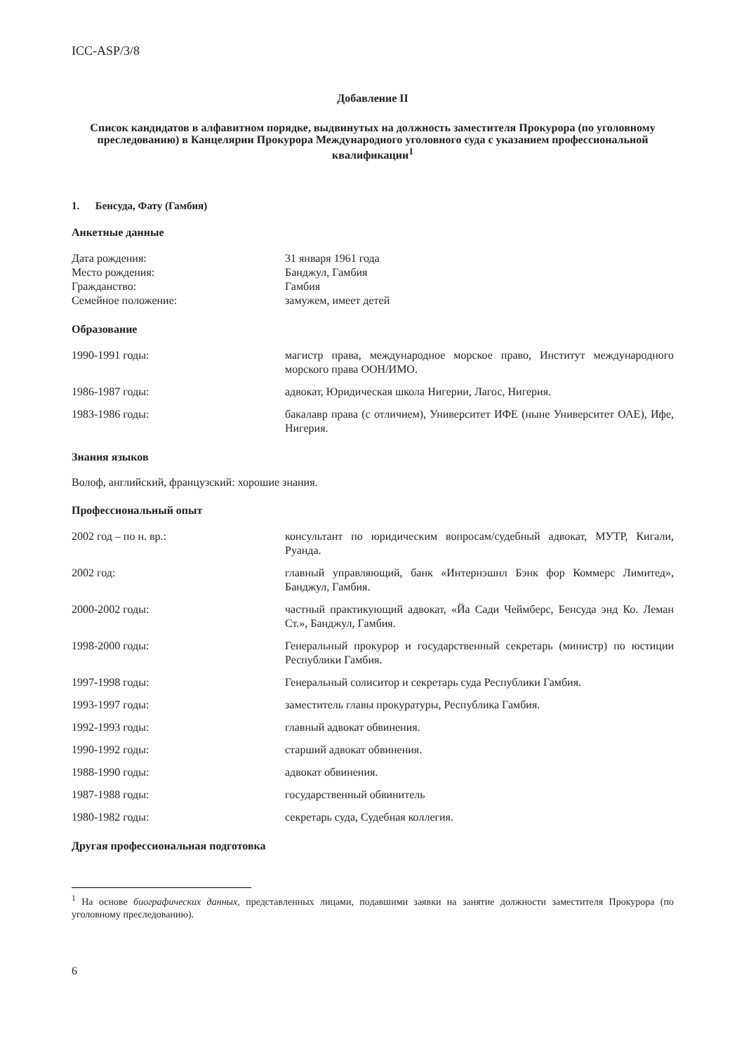ICC-ASP/3/8
Добавление II
Список кандидатов в алфавитном порядке, выдвинутых на должность заместителя Прокурора (по уголовному преследованию) в Канцелярии Прокурора Международного уголовного суда с указанием профессиональной квалификации<sup>1</sup>
1. Бенсуда, Фату (Гамбия)
Анкетные данные
| Дата рождения: | 31 января 1961 года |
| Место рождения: | Банджул, Гамбия |
| Гражданство: | Гамбия |
| Семейное положение: | замужем, имеет детей |
Образование
| 1990-1991 годы: | магистр права, международное морское право, Институт международного морского права ООН/ИМО. |
| 1986-1987 годы: | адвокат, Юридическая школа Нигерии, Лагос, Нигерия. |
| 1983-1986 годы: | бакалавр права (с отличием), Университет ИФЕ (ныне Университет ОАЕ), Ифе, Нигерия. |
Знания языков
Волоф, английский, французский: хорошие знания.
Профессиональный опыт
| 2002 год – по н. вр.: | консультант по юридическим вопросам/судебный адвокат, МУТР, Кигали, Руанда. |
| 2002 год: | главный управляющий, банк «Интернэшнл Бэнк фор Коммерс Лимитед», Банджул, Гамбия. |
| 2000-2002 годы: | частный практикующий адвокат, «Йа Сади Чеймберс, Бенсуда энд Ко. Леман Ст.», Банджул, Гамбия. |
| 1998-2000 годы: | Генеральный прокурор и государственный секретарь (министр) по юстиции Республики Гамбия. |
| 1997-1998 годы: | Генеральный солиситор и секретарь суда Республики Гамбия. |
| 1993-1997 годы: | заместитель главы прокуратуры, Республика Гамбия. |
| 1992-1993 годы: | главный адвокат обвинения. |
| 1990-1992 годы: | старший адвокат обвинения. |
| 1988-1990 годы: | адвокат обвинения. |
| 1987-1988 годы: | государственный обвинитель |
| 1980-1982 годы: | секретарь суда, Судебная коллегия. |
Другая профессиональная подготовка
<sup>1</sup> На основе биографических данных, представленных лицами, подавшими заявки на занятие должности заместителя Прокурора (по уголовному преследованию).
6